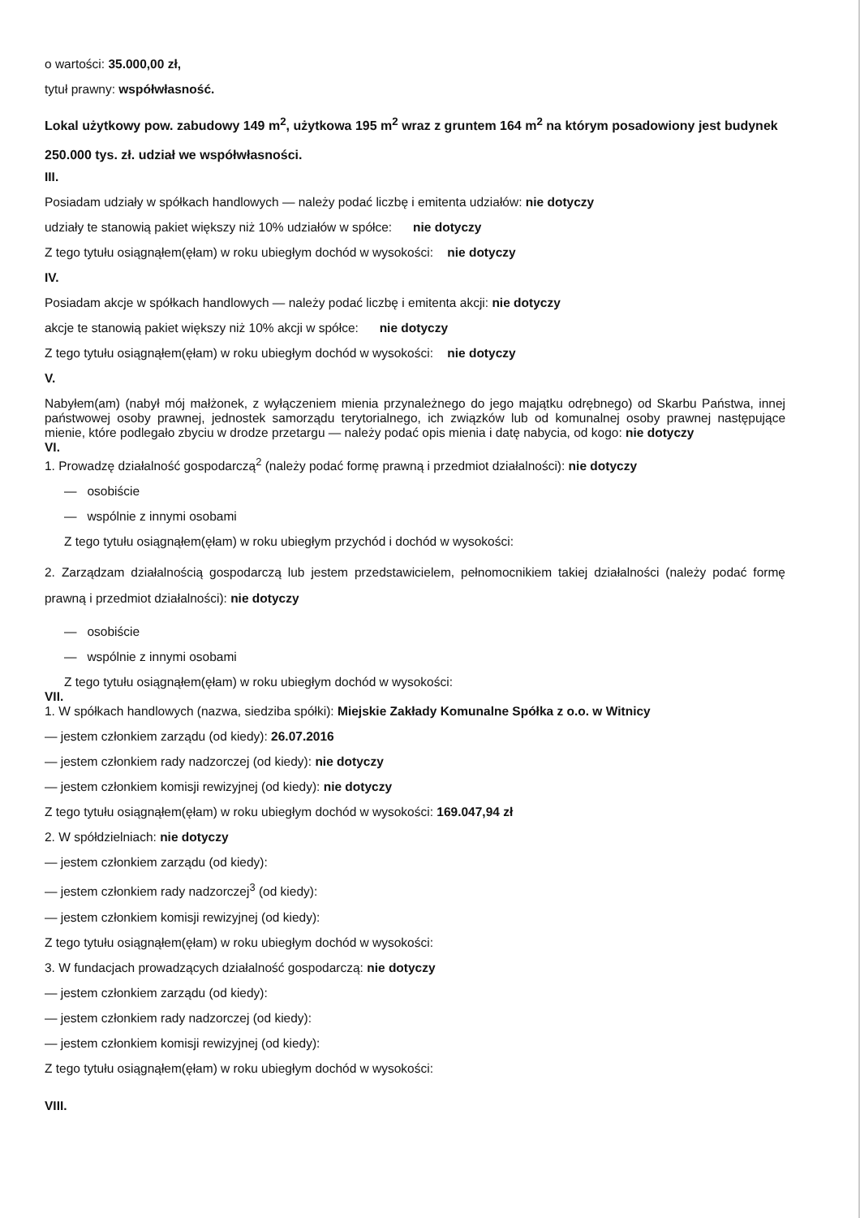o wartości: 35.000,00 zł,
tytuł prawny: współwłasność.
Lokal użytkowy pow. zabudowy 149 m<sup>2</sup>, użytkowa 195 m<sup>2</sup> wraz z gruntem 164 m<sup>2</sup> na którym posadowiony jest budynek 250.000 tys. zł. udział we współwłasności.
III.
Posiadam udziały w spółkach handlowych — należy podać liczbę i emitenta udziałów: nie dotyczy
udziały te stanowią pakiet większy niż 10% udziałów w spółce: nie dotyczy
Z tego tytułu osiągnąłem(ęłam) w roku ubiegłym dochód w wysokości: nie dotyczy
IV.
Posiadam akcje w spółkach handlowych — należy podać liczbę i emitenta akcji: nie dotyczy
akcje te stanowią pakiet większy niż 10% akcji w spółce: nie dotyczy
Z tego tytułu osiągnąłem(ęłam) w roku ubiegłym dochód w wysokości: nie dotyczy
V.
Nabyłem(am) (nabył mój małżonek, z wyłączeniem mienia przynależnego do jego majątku odrębnego) od Skarbu Państwa, innej państwowej osoby prawnej, jednostek samorządu terytorialnego, ich związków lub od komunalnej osoby prawnej następujące mienie, które podlegało zbyciu w drodze przetargu — należy podać opis mienia i datę nabycia, od kogo: nie dotyczy
VI.
1. Prowadzę działalność gospodarczą<sup>2</sup> (należy podać formę prawną i przedmiot działalności): nie dotyczy
— osobiście
— wspólnie z innymi osobami
Z tego tytułu osiągnąłem(ęłam) w roku ubiegłym przychód i dochód w wysokości:
2. Zarządzam działalnością gospodarczą lub jestem przedstawicielem, pełnomocnikiem takiej działalności (należy podać formę prawną i przedmiot działalności): nie dotyczy
— osobiście
— wspólnie z innymi osobami
Z tego tytułu osiągnąłem(ęłam) w roku ubiegłym dochód w wysokości:
VII.
1. W spółkach handlowych (nazwa, siedziba spółki): Miejskie Zakłady Komunalne Spółka z o.o. w Witnicy
— jestem członkiem zarządu (od kiedy): 26.07.2016
— jestem członkiem rady nadzorczej (od kiedy): nie dotyczy
— jestem członkiem komisji rewizyjnej (od kiedy): nie dotyczy
Z tego tytułu osiągnąłem(ęłam) w roku ubiegłym dochód w wysokości: 169.047,94 zł
2. W spółdzielniach: nie dotyczy
— jestem członkiem zarządu (od kiedy):
— jestem członkiem rady nadzorczej<sup>3</sup> (od kiedy):
— jestem członkiem komisji rewizyjnej (od kiedy):
Z tego tytułu osiągnąłem(ęłam) w roku ubiegłym dochód w wysokości:
3. W fundacjach prowadzących działalność gospodarczą: nie dotyczy
— jestem członkiem zarządu (od kiedy):
— jestem członkiem rady nadzorczej (od kiedy):
— jestem członkiem komisji rewizyjnej (od kiedy):
Z tego tytułu osiągnąłem(ęłam) w roku ubiegłym dochód w wysokości:
VIII.